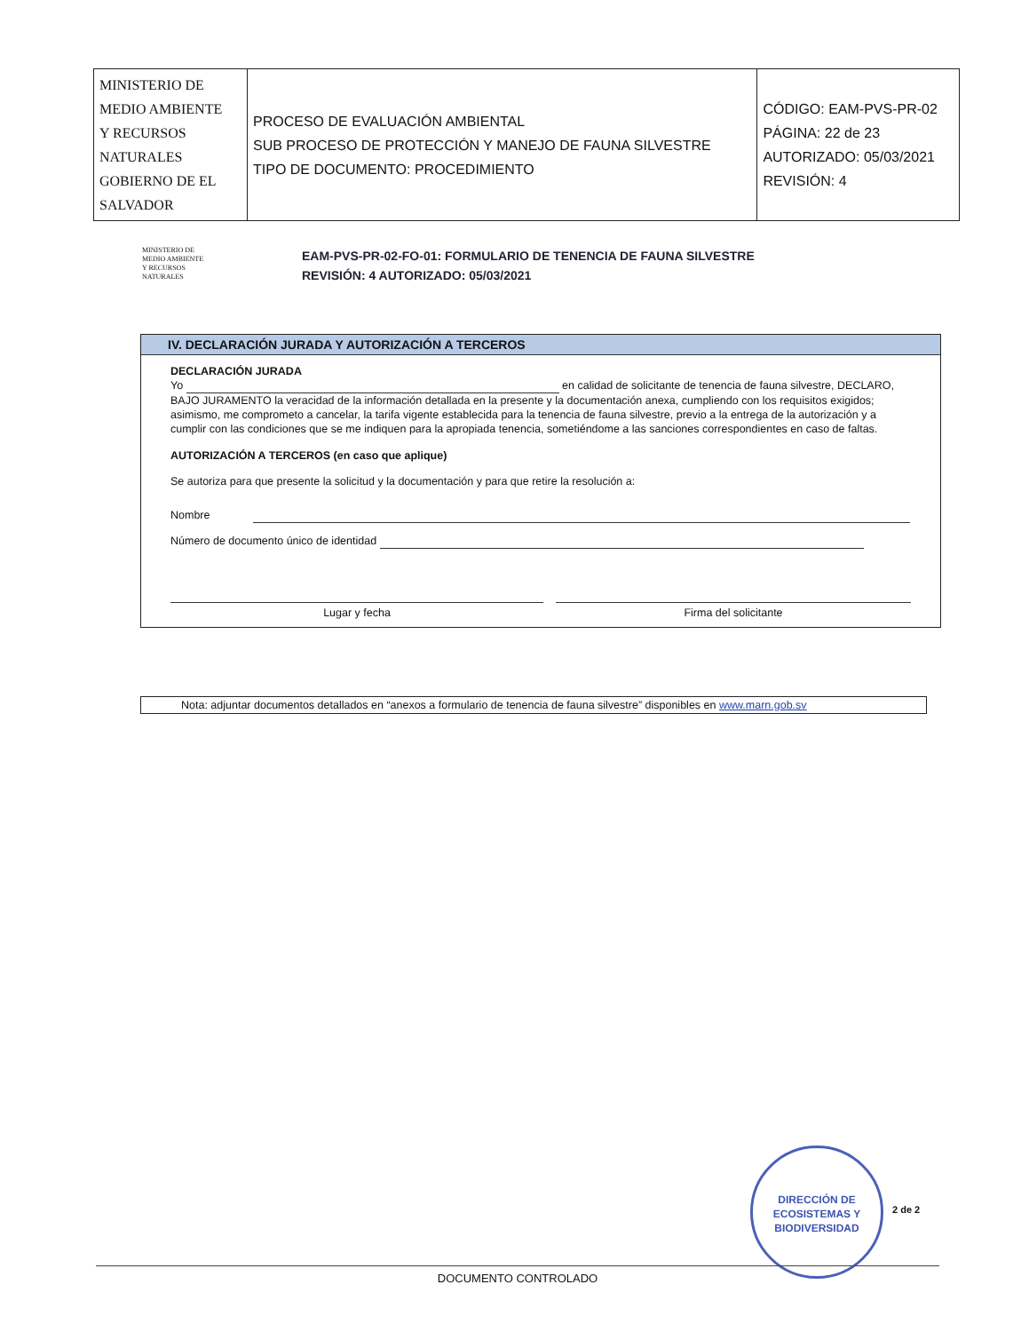| MINISTERIO DE MEDIO AMBIENTE Y RECURSOS NATURALES GOBIERNO DE EL SALVADOR | PROCESO DE EVALUACIÓN AMBIENTAL SUB PROCESO DE PROTECCIÓN Y MANEJO DE FAUNA SILVESTRE TIPO DE DOCUMENTO: PROCEDIMIENTO | CÓDIGO: EAM-PVS-PR-02 PÁGINA: 22 de 23 AUTORIZADO: 05/03/2021 REVISIÓN: 4 |
MINISTERIO DE
MEDIO AMBIENTE
Y RECURSOS
NATURALES
EAM-PVS-PR-02-FO-01: FORMULARIO DE TENENCIA DE FAUNA SILVESTRE
REVISIÓN: 4 AUTORIZADO: 05/03/2021
IV. DECLARACIÓN JURADA Y AUTORIZACIÓN A TERCEROS
DECLARACIÓN JURADA
Yo en calidad de solicitante de tenencia de fauna silvestre, DECLARO, BAJO JURAMENTO la veracidad de la información detallada en la presente y la documentación anexa, cumpliendo con los requisitos exigidos; asimismo, me comprometo a cancelar, la tarifa vigente establecida para la tenencia de fauna silvestre, previo a la entrega de la autorización y a cumplir con las condiciones que se me indiquen para la apropiada tenencia, sometiéndome a las sanciones correspondientes en caso de faltas.
AUTORIZACIÓN A TERCEROS (en caso que aplique)
Se autoriza para que presente la solicitud y la documentación y para que retire la resolución a:
Nombre
Número de documento único de identidad
Lugar y fecha Firma del solicitante
Nota: adjuntar documentos detallados en “anexos a formulario de tenencia de fauna silvestre” disponibles en www.marn.gob.sv
DIRECCIÓN DE
ECOSISTEMAS Y
BIODIVERSIDAD
2 de 2
DOCUMENTO CONTROLADO